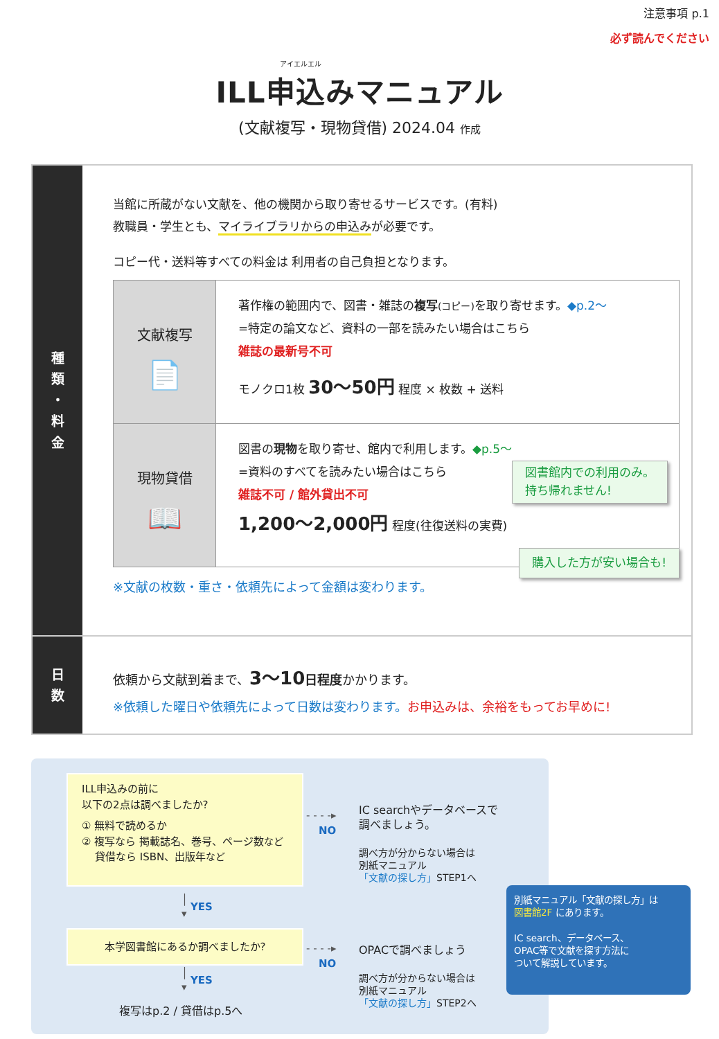注意事項 p.1
必ず読んでください
アイエルエル
ILL申込みマニュアル
(文献複写・現物貸借) 2024.04 作成
種
類
・
料
金
当館に所蔵がない文献を、他の機関から取り寄せるサービスです。(有料)
教職員・学生とも、マイライブラリからの申込みが必要です。
コピー代・送料等すべての料金は 利用者の自己負担となります。
| 文献複写 📄 | 著作権の範囲内で、図書・雑誌の 複写 (コピー) を取り寄せます。 ◆p.2〜 =特定の論文など、資料の一部を読みたい場合はこちら 雑誌の最新号不可 モノクロ1枚 30〜50円 程度 × 枚数 + 送料 |
| 現物貸借 📖 | 図書の 現物 を取り寄せ、館内で利用します。 ◆p.5〜 =資料のすべてを読みたい場合はこちら 雑誌不可 / 館外貸出不可 図書館内での利用のみ。 持ち帰れません! 1,200〜2,000円 程度(往復送料の実費) |
※文献の枚数・重さ・依頼先によって金額は変わります。
購入した方が安い場合も!
日
数
依頼から文献到着まで、3〜10 日程度かかります。
※依頼した曜日や依頼先によって日数は変わります。お申込みは、余裕をもってお早めに!
ILL申込みの前に
以下の2点は調べましたか?
① 無料で読めるか
② 複写なら 掲載誌名、巻号、ページ数など
貸借なら ISBN、出版年など
- - - -▸
NO
IC searchやデータベースで
調べましょう。
調べ方が分からない場合は
別紙マニュアル
「文献の探し方」STEP1へ
│
▾
YES
本学図書館にあるか調べましたか?
- - - -▸
NO
OPACで調べましょう
調べ方が分からない場合は
別紙マニュアル
「文献の探し方」STEP2へ
│
▾
YES
複写はp.2 / 貸借はp.5へ
別紙マニュアル「文献の探し方」は
図書館2F にあります。
IC search、データベース、
OPAC等で文献を探す方法に
ついて解説しています。